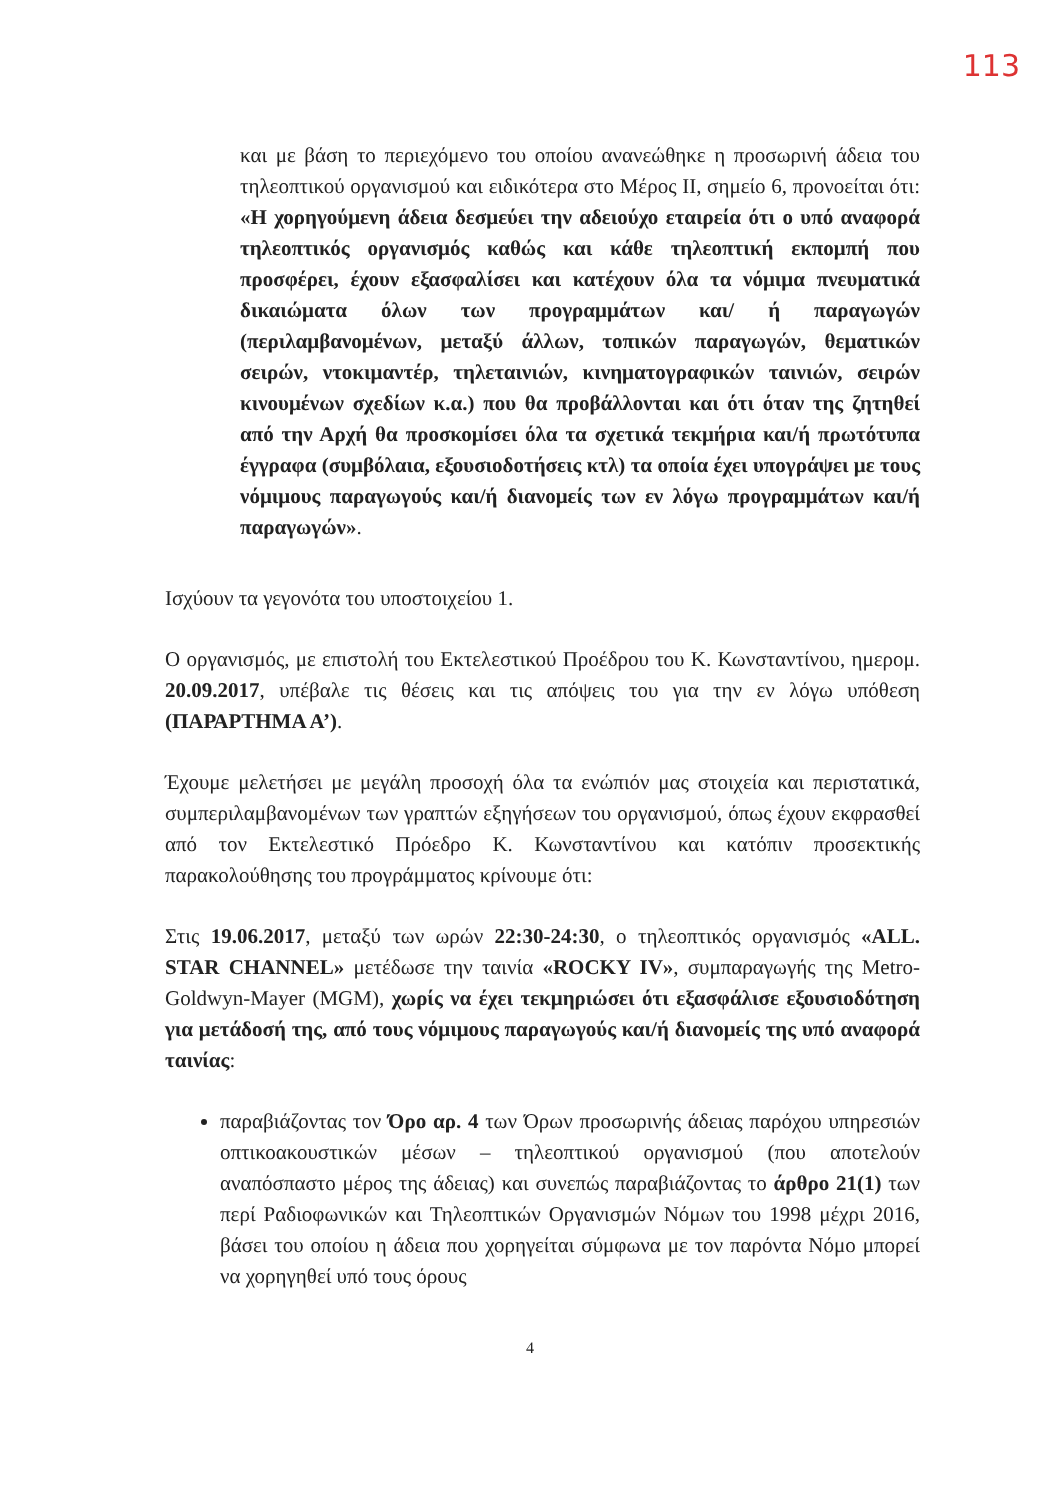113
και με βάση το περιεχόμενο του οποίου ανανεώθηκε η προσωρινή άδεια του τηλεοπτικού οργανισμού και ειδικότερα στο Μέρος ΙΙ, σημείο 6, προνοείται ότι: «Η χορηγούμενη άδεια δεσμεύει την αδειούχο εταιρεία ότι ο υπό αναφορά τηλεοπτικός οργανισμός καθώς και κάθε τηλεοπτική εκπομπή που προσφέρει, έχουν εξασφαλίσει και κατέχουν όλα τα νόμιμα πνευματικά δικαιώματα όλων των προγραμμάτων και/ ή παραγωγών (περιλαμβανομένων, μεταξύ άλλων, τοπικών παραγωγών, θεματικών σειρών, ντοκιμαντέρ, τηλεταινιών, κινηματογραφικών ταινιών, σειρών κινουμένων σχεδίων κ.α.) που θα προβάλλονται και ότι όταν της ζητηθεί από την Αρχή θα προσκομίσει όλα τα σχετικά τεκμήρια και/ή πρωτότυπα έγγραφα (συμβόλαια, εξουσιοδοτήσεις κτλ) τα οποία έχει υπογράψει με τους νόμιμους παραγωγούς και/ή διανομείς των εν λόγω προγραμμάτων και/ή παραγωγών».
Ισχύουν τα γεγονότα του υποστοιχείου 1.
Ο οργανισμός, με επιστολή του Εκτελεστικού Προέδρου του Κ. Κωνσταντίνου, ημερομ. 20.09.2017, υπέβαλε τις θέσεις και τις απόψεις του για την εν λόγω υπόθεση (ΠΑΡΑΡΤΗΜΑ Α’).
Έχουμε μελετήσει με μεγάλη προσοχή όλα τα ενώπιόν μας στοιχεία και περιστατικά, συμπεριλαμβανομένων των γραπτών εξηγήσεων του οργανισμού, όπως έχουν εκφρασθεί από τον Εκτελεστικό Πρόεδρο Κ. Κωνσταντίνου και κατόπιν προσεκτικής παρακολούθησης του προγράμματος κρίνουμε ότι:
Στις 19.06.2017, μεταξύ των ωρών 22:30-24:30, ο τηλεοπτικός οργανισμός «ALL. STAR CHANNEL» μετέδωσε την ταινία «ROCKY IV», συμπαραγωγής της Metro-Goldwyn-Mayer (MGM), χωρίς να έχει τεκμηριώσει ότι εξασφάλισε εξουσιοδότηση για μετάδοσή της, από τους νόμιμους παραγωγούς και/ή διανομείς της υπό αναφορά ταινίας:
παραβιάζοντας τον Όρο αρ. 4 των Όρων προσωρινής άδειας παρόχου υπηρεσιών οπτικοακουστικών μέσων – τηλεοπτικού οργανισμού (που αποτελούν αναπόσπαστο μέρος της άδειας) και συνεπώς παραβιάζοντας το άρθρο 21(1) των περί Ραδιοφωνικών και Τηλεοπτικών Οργανισμών Νόμων του 1998 μέχρι 2016, βάσει του οποίου η άδεια που χορηγείται σύμφωνα με τον παρόντα Νόμο μπορεί να χορηγηθεί υπό τους όρους
4